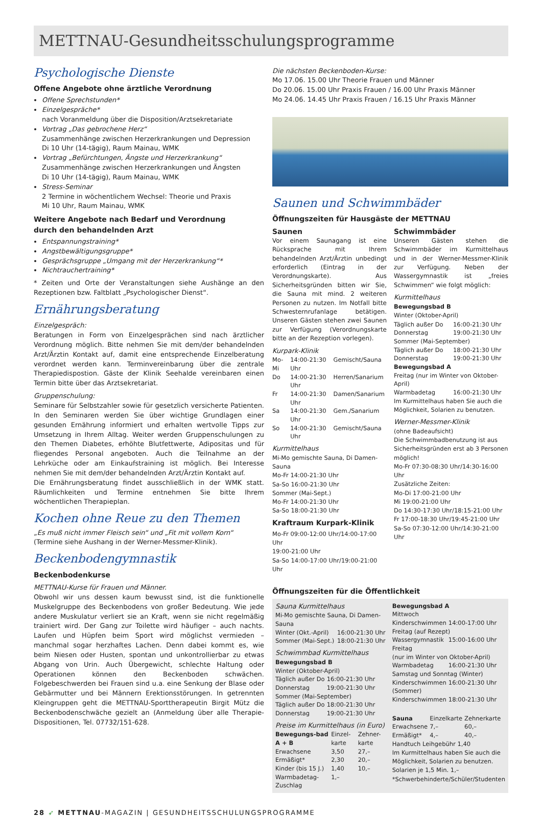METTNAU-Gesundheitsschulungsprogramme
Psychologische Dienste
Offene Angebote ohne ärztliche Verordnung
Offene Sprechstunden*
Einzelgespräche*
nach Voranmeldung über die Disposition/Arztsekretariate
Vortrag „Das gebrochene Herz“
Zusammenhänge zwischen Herzerkrankungen und Depression
Di 10 Uhr (14-tägig), Raum Mainau, WMK
Vortrag „Befürchtungen, Ängste und Herzerkrankung“
Zusammenhänge zwischen Herzerkrankungen und Ängsten
Di 10 Uhr (14-tägig), Raum Mainau, WMK
Stress-Seminar
2 Termine in wöchentlichem Wechsel: Theorie und Praxis
Mi 10 Uhr, Raum Mainau, WMK
Weitere Angebote nach Bedarf und Verordnung
durch den behandelnden Arzt
Entspannungstraining*
Angstbewältigungsgruppe*
Gesprächsgruppe „Umgang mit der Herzerkrankung“*
Nichtrauchertraining*
* Zeiten und Orte der Veranstaltungen siehe Aushänge an den Rezeptionen bzw. Faltblatt „Psychologischer Dienst“.
Ernährungsberatung
Einzelgespräch:
Beratungen in Form von Einzelgesprächen sind nach ärztlicher Verordnung möglich. Bitte nehmen Sie mit dem/der behandelnden Arzt/Ärztin Kontakt auf, damit eine entsprechende Einzelberatung verordnet werden kann. Terminvereinbarung über die zentrale Therapiedispostion. Gäste der Klinik Seehalde vereinbaren einen Termin bitte über das Arztsekretariat.
Gruppenschulung:
Seminare für Selbstzahler sowie für gesetzlich versicherte Patienten. In den Seminaren werden Sie über wichtige Grundlagen einer gesunden Ernährung informiert und erhalten wertvolle Tipps zur Umsetzung in Ihrem Alltag. Weiter werden Gruppenschulungen zu den Themen Diabetes, erhöhte Blutfettwerte, Adipositas und für fliegendes Personal angeboten. Auch die Teilnahme an der Lehrküche oder am Einkaufstraining ist möglich. Bei Interesse nehmen Sie mit dem/der behandelnden Arzt/Ärztin Kontakt auf.
Die Ernährungsberatung findet ausschließlich in der WMK statt. Räumlichkeiten und Termine entnehmen Sie bitte Ihrem wöchentlichen Therapieplan.
Kochen ohne Reue zu den Themen
„Es muß nicht immer Fleisch sein“ und „Fit mit vollem Korn“
(Termine siehe Aushang in der Werner-Messmer-Klinik).
Beckenbodengymnastik
Beckenbodenkurse
METTNAU-Kurse für Frauen und Männer.
Obwohl wir uns dessen kaum bewusst sind, ist die funktionelle Muskelgruppe des Beckenbodens von großer Bedeutung. Wie jede andere Muskulatur verliert sie an Kraft, wenn sie nicht regelmäßig trainiert wird. Der Gang zur Toilette wird häufiger – auch nachts. Laufen und Hüpfen beim Sport wird möglichst vermieden – manchmal sogar herzhaftes Lachen. Denn dabei kommt es, wie beim Niesen oder Husten, spontan und unkontrollierbar zu etwas Abgang von Urin. Auch Übergewicht, schlechte Haltung oder Operationen können den Beckenboden schwächen. Folgebeschwerden bei Frauen sind u.a. eine Senkung der Blase oder Gebärmutter und bei Männern Erektionsstörungen. In getrennten Kleingruppen geht die METTNAU-Sporttherapeutin Birgit Mütz die Beckenbodenschwäche gezielt an (Anmeldung über alle Therapie-Dispositionen, Tel. 07732/151-628.
Die nächsten Beckenboden-Kurse:
Mo 17.06. 15.00 Uhr Theorie Frauen und Männer
Do 20.06. 15.00 Uhr Praxis Frauen / 16.00 Uhr Praxis Männer
Mo 24.06. 14.45 Uhr Praxis Frauen / 16.15 Uhr Praxis Männer
Saunen und Schwimmbäder
Öffnungszeiten für Hausgäste der METTNAU
Saunen
Vor einem Saunagang ist eine Rücksprache mit Ihrem behandelnden Arzt/Ärztin unbedingt erforderlich (Eintrag in der Verordnungskarte). Aus Sicherheitsgründen bitten wir Sie, die Sauna mit mind. 2 weiteren Personen zu nutzen. Im Notfall bitte Schwesternrufanlage betätigen. Unseren Gästen stehen zwei Saunen zur Verfügung (Verordnungskarte bitte an der Rezeption vorlegen).
Kurpark-Klinik
| Mo-Mi | 14:00-21:30 Uhr | Gemischt/Sauna |
| Do | 14:00-21:30 Uhr | Herren/Sanarium |
| Fr | 14:00-21:30 Uhr | Damen/Sanarium |
| Sa | 14:00-21:30 Uhr | Gem./Sanarium |
| So | 14:00-21:30 Uhr | Gemischt/Sauna |
Kurmittelhaus
Mi-Mo gemischte Sauna, Di Damen-Sauna
Mo-Fr 14:00-21:30 Uhr
Sa-So 16:00-21:30 Uhr
Sommer (Mai-Sept.)
Mo-Fr 14:00-21:30 Uhr
Sa-So 18:00-21:30 Uhr
Kraftraum Kurpark-Klinik
Mo-Fr 09:00-12:00 Uhr/14:00-17:00 Uhr
19:00-21:00 Uhr
Sa-So 14:00-17:00 Uhr/19:00-21:00 Uhr
Schwimmbäder
Unseren Gästen stehen die Schwimmbäder im Kurmittelhaus und in der Werner-Messmer-Klinik zur Verfügung. Neben der Wassergymnastik ist „freies Schwimmen“ wie folgt möglich:
Kurmittelhaus
Bewegungsbad B
Winter (Oktober-April)
| Täglich außer Do | 16:00-21:30 Uhr |
| Donnerstag | 19:00-21:30 Uhr |
| Sommer (Mai-September) | |
| Täglich außer Do | 18:00-21:30 Uhr |
| Donnerstag | 19:00-21:30 Uhr |
| Bewegungsbad A | |
| Freitag (nur im Winter von Oktober-April) | |
| Warmbadetag | 16:00-21:30 Uhr |
Im Kurmittelhaus haben Sie auch die Möglichkeit, Solarien zu benutzen.
Werner-Messmer-Klinik
(ohne Badeaufsicht)
Die Schwimmbadbenutzung ist aus Sicherheitsgründen erst ab 3 Personen möglich!
Mo-Fr 07:30-08:30 Uhr/14:30-16:00 Uhr
Zusätzliche Zeiten:
Mo-Di 17:00-21:00 Uhr
Mi 19:00-21:00 Uhr
Do 14:30-17:30 Uhr/18:15-21:00 Uhr
Fr 17:00-18:30 Uhr/19:45-21:00 Uhr
Sa-So 07:30-12:00 Uhr/14:30-21:00 Uhr
Öffnungszeiten für die Öffentlichkeit
Sauna Kurmittelhaus
| Mi-Mo gemischte Sauna, Di Damen-Sauna | |
| Winter (Okt.-April) | 16:00-21:30 Uhr |
| Sommer (Mai-Sept.) | 18:00-21:30 Uhr |
Schwimmbad Kurmittelhaus
| Bewegungsbad B | |
| Winter (Oktober-April) | |
| Täglich außer Do | 16:00-21:30 Uhr |
| Donnerstag | 19:00-21:30 Uhr |
| Sommer (Mai-September) | |
| Täglich außer Do | 18:00-21:30 Uhr |
| Donnerstag | 19:00-21:30 Uhr |
Preise im Kurmittelhaus (in Euro)
| Bewegungs-bad A + B | Einzel-karte | Zehner-karte |
| --- | --- | --- |
| Erwachsene | 3,50 | 27,– |
| Ermäßigt* | 2,30 | 20,– |
| Kinder (bis 15 J.) | 1,40 | 10,– |
| Warmbadetag-Zuschlag | 1,– | |
| Bewegungsbad A | |
| Mittwoch | |
| Kinderschwimmen | 14:00-17:00 Uhr |
| Freitag (auf Rezept) | |
| Wassergymnastik | 15:00-16:00 Uhr |
| Freitag (nur im Winter von Oktober-April) | |
| Warmbadetag | 16:00-21:30 Uhr |
| Samstag und Sonntag (Winter) | |
| Kinderschwimmen | 16:00-21:30 Uhr |
| (Sommer) | |
| Kinderschwimmen | 18:00-21:30 Uhr |
| Sauna | Einzelkarte | Zehnerkarte |
| --- | --- | --- |
| Erwachsene | 7,– | 60,– |
| Ermäßigt* | 4,– | 40,– |
Handtuch Leihgebühr 1,40
Im Kurmittelhaus haben Sie auch die Möglichkeit, Solarien zu benutzen.
Solarien je 1,5 Min. 1,–
*Schwerbehinderte/Schüler/Studenten
28 ➶ METTNAU-MAGAZIN | GESUNDHEITSSCHULUNGSPROGRAMME